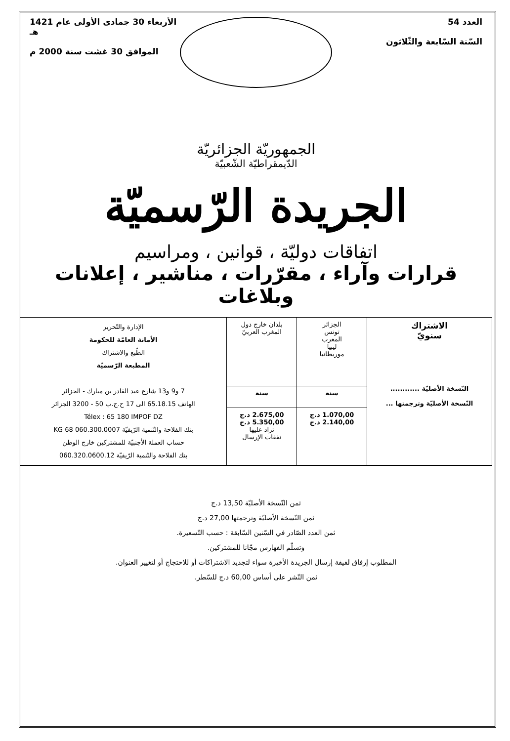العدد 54
السّنة السّابعة والثّلاثون
الأربعاء 30 جمادى الأولى عام 1421 هـ
الموافق 30 غشت سنة 2000 م
الجمهوريّة الجزائريّة
الدّيمقراطيّة الشّعبيّة
الجريدة الرّسميّة
اتفاقات دوليّة ، قوانين ، ومراسيم
قرارات وآراء ، مقرّرات ، مناشير ، إعلانات وبلاغات
| الاشتراك سنويّ النّسخة الأصليّة ............ النّسخة الأصليّة وترجمتها ... | الجزائر تونس المغرب ليبيا موريطانيا | بلدان خارج دول المغرب العربيّ | الإدارة والتّحرير الأمانة العامّة للحكومة الطّبع والاشتراك المطبعة الرّسميّة 7 و9 و13 شارع عبد القادر بن مبارك - الجزائر الهاتف 65.18.15 الى 17 ح.ج.ب 50 - 3200 الجزائر Télex : 65 180 IMPOF DZ بنك الفلاحة والتّنمية الرّيفيّة 060.300.0007 68 KG حساب العملة الأجنبيّة للمشتركين خارج الوطن بنك الفلاحة والتّنمية الرّيفيّة 060.320.0600.12 |
| | سنة | سنة | |
| | 1.070,00 د.ج 2.140,00 د.ج | 2.675,00 د.ج 5.350,00 د.ج تزاد عليها نفقات الإرسال | |
ثمن النّسخة الأصليّة 13,50 د.ج
ثمن النّسخة الأصليّة وترجمتها 27,00 د.ج
ثمن العدد الصّادر في السّنين السّابقة : حسب التّسعيرة.
وتسلّم الفهارس مجّانا للمشتركين.
المطلوب إرفاق لفيفة إرسال الجريدة الأخيرة سواء لتجديد الاشتراكات أو للاحتجاج أو لتغيير العنوان.
ثمن النّشر على أساس 60,00 د.ج للسّطر.